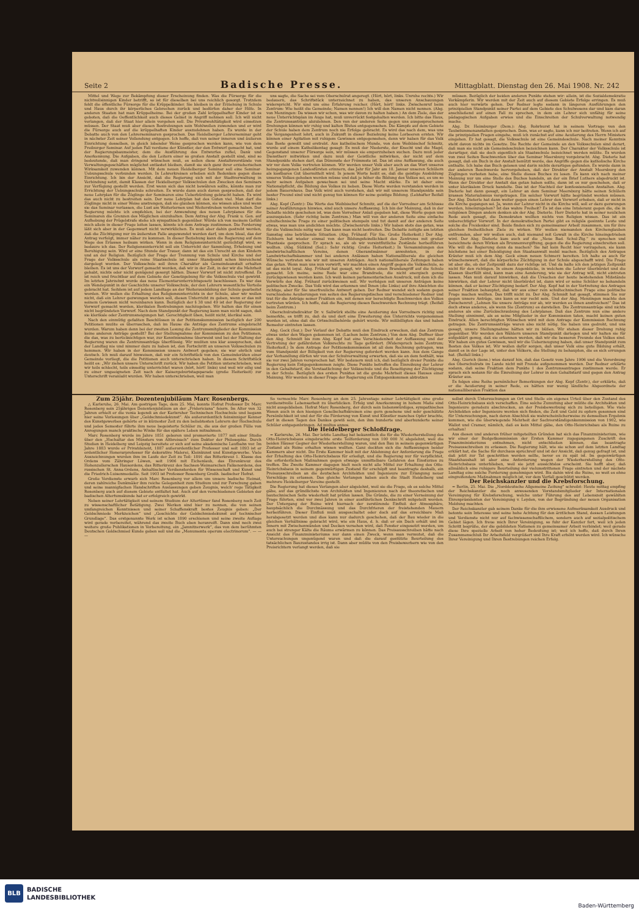Seite 2 Badische Presse. Mittagblatt. Dienstag den 26. Mai 1908. Nr. 242
Mittel und Wege zur Bekämpfung dieser Erscheinung finden. Was die Fürsorge für die nichtvollsinnigen Kinder betrifft, so ist für dieselben bei uns reichlich gesorgt. Trotzdem fehlt die öffentliche Fürsorge für die Krüppelkinder. Sie bleiben in der Erziehung in Schule und Haus durch ihr körperliches Gebrechen zurück und bedürfen daher der Hilfe. In anderen Staaten hat man Krüppelheime. Bei der großen Zahl krüppelhafter Kinder ist es geboten, daß die Oeffentlichkeit auch dieses Gebiet in Angriff nehmen soll. Ich will nicht verlangen, daß der Staat hier allein vorgehen soll. Die Privatwohltätigkeit wird einsetzen müssen. Der Staat muß aber diesen Bestrebungen sein Wohlwollen zuwenden und er wird die Fürsorge auch auf die krüppelhaften Kinder auszudehnen haben. Es wurde in der Debatte auch von den Lehrerseminaren gesprochen. Das Heidelberger Lehrerseminar geht in nächster Zeit seiner Vollendung entgegen. Ich hoffe, daß von seiner inneren und äußeren Einrichtung desselben, in gleich lobender Weise gesprochen werden kann, wie von dem Freiburger Seminar. Auf jeden Fall verdiene der Künstler, der den Entwurf gemacht hat, und der Regierungsbaumeister, dem die Ausführung des Entwurfes zufiel, Dank und Anerkennung. Die Aufgaben, die den Leitern einer so großen Anstalt gestellt sind, sind so bedeutende, daß man dringend wünschen muß, es sollen diese Anstaltsvorstände von Verwaltungsgeschäften möglichst entlastet bleiben, damit sie sich ganz ihrer erzieherischen Wirksamkeit zuwenden können. Mit dem neuen Heidelberger Seminar soll eine Seminar-Uebungsschule verbunden werden. In Lehrerkreisen erheben sich Bedenken gegen diese Einrichtung. Ich bin der Ansicht, daß die Regierung sich mit der Stadtverwaltung in Verbindung setzt, damit Klassen der Heidelberger Volksschulen den Zwecken des Seminars zur Verfügung gestellt werden. Erst wenn sich das nicht bewähren sollte, könnte man zur Errichtung der Uebungsschule schreiten. Es wurde dann auch davon gesprochen, daß der neue Lehrplan für die Zöglinge der Seminaren eine Ueberbürdung gebracht haben. Es wird das auch nicht zu bestreiten sein. Der neue Lehrplan hat des Guten viel. Man darf die Zöglinge nicht in einer Weise anstrengen, daß sie glauben können, sie wissen alles und wenn sie das Seminar verlassen, die Lust am Weiterlernen und Weiterstreben verloren haben. Der Regierung möchte ich empfehlen, bei der Anwendung des neuen Lehrplanes für die Seminaren die Grenzen des Möglichen einzuhalten. Dem Antrag der Abg. Frank u. Gen. auf Aufhebung der Prügelstrafe stehe ich sympathisch gegenüber. Würde ich von meinem Gefühl mich allein in dieser Frage leiten lassen, könnte ich dem Antrage zustimmen. Die Forderung läßt sich aber in der Gegenwart nicht verwirklichen. Es muß aber dahin gestrebt werden, daß die Züchtigung nur im äußersten Falle angewendet werden darf, um dem Ideal, das der Antrag verfolgt, immer näher zu kommen. In dieser Beziehung kann die Regierung auf dem Wege des Erlasses heilsam wirken. Wenn in dem Religionsunterricht gezüchtigt wird, so bedaure ich das. Der Religionsunterricht soll ein Unterricht der Sammlung, Erhebung und Beruhigung sein. Wird er eine Stunde der Trauer, dann ist das ein Unrecht an den Kindern und an der Religion. Bezüglich der Frage der Trennung von Schule und Kirche und der Frage der Volksschule als reine Staatsschule ist unser Standpunkt schon hinreichend dargelegt worden. Der Volksschule soll ihren Charakter als Gemeindeanstalt erhalten bleiben. Es ist uns der Vorwurf gemacht worden, daß wir in der Zeit, in der wir die Mehrheit gehabt, nichts oder nicht genügend gesorgt hätten. Dieser Vorwurf ist nicht zutreffend. Es ist reich und fruchtbar auf dem Gebiete der Gesetzgebung für die Volksschule viel gewirkt. Im letzten Jahrzehnt wurde das neue Elementarunterrichtsgesetz beschlossen. Es war das ein Wendepunkt in der Geschichte unserer Volksschule, der den Lehrern wesentliche Vorteile gebracht hat. Seitdem ist auf jedem Landtage an der Weiterausbildung der Schule gearbeitet worden. Wir wollen die Erhaltung des Religionsunterrichts in der Schule, aber wir wollen nicht, daß ein Lehrer gezwungen werden soll, diesen Unterricht zu geben, wenn er das mit seinem Gewissen nicht vereinbaren kann. Bezüglich der § 38 und 49 ist der Regierung der Vorwurf gemacht worden, klerikalen Bestrebungen nachzugeben. Wir halten das für einen nicht begründeten Vorwurf. Nach dem Standpunkt der Regierung kann man nicht sagen, daß sie klerikale oder Zentrumsneigungen hat. Gerechtigkeit üben, heißt nicht, klerikal sein.
Nach den einmütig gefaßten Beschlüssen in der Petitionskommission bezüglich der 200 Petitionen mußte es überraschen, daß im Hause die Anträge des Zentrums eingebracht wurden. Warum haben denn bei der zweiten Lesung die Zentrumsmitglieder der Kommission keine anderen Anträge gestellt? Bei der Stellungnahme der Kommission zu den Petitionen, die das, was zu berücksichtigen war, zur Kenntnisnahme überweist und bei der Haltung der Regierung waren die Zentrumsanträge überflüssig. Wir mußten uns klar aussprechen, daß der Landtag nie und nimmer dazu zu haben ist, den Fortschritt an unseren Volksschulen zu hemmen. Wir haben in der Kommission unsere Antwort gegeben; sie war ehrlich und deutsch. Ich muß darauf hinweisen, daß mir ein Schriftstück von den Gemeinderäten einer Gemeinde vorliegt, die die Petitionen auch unterschrieben haben. In diesem Schriftstück heißt es: „Wir ziehen unsere Unterschrift zurück. Wir haben die Petition unterschrieben, weil wir teils schlecht, teils einseitig unterrichtet waren (hört, hört! links) und weil wir eilig und zu einer ungeeigneten Zeit nach der Kaisergeburtstagsparade (große Heiterkeit) zur Unterschrift veranlaßt wurden. Wir haben unterschrieben, weil man
uns sagte, die Sache sei vom Oberschulrat angeregt. (Hört, hört, links. Unruhe rechts.) Wir bedauern, das Schriftstück unterzeichnet zu haben, das unseren Anschauungen widerspricht. Wir sind um eine Erfahrung reicher. (Hört, hört! links. Zwischenruf beim Zentrum: Wie heißt die Gemeinde; Namen nennen!) Ich will den Namen nicht nennen. (Abg. von Menzingen: Da wissen wir schon, was wir davon zu halten haben.) An dem Ziele, das der neue Unterrichtsplan im Auge hat, muß unverrückt festgehalten werden. Ich bitte das Haus, die Zentrumsanträge abzulehnen. Den von der anderen Seite gegen uns ausgesprochenen Drohungen können wir ruhig und kalten Blutes entgegensehen. Die Kämpfe auf dem Gebiete der Schule haben dem Zentrum noch nie Erfolge gebracht. Es wird das nach dem, was uns die Vergangenheit lehrt, auch in Zukunft in dieser Beziehung keine Lorbeeren ernten. Wir können einer Agitation mit ruhigem Gewissen entgegensehen, denn wir haben für das Volk das Beste gewollt und erstrebt. Aus katholischem Munde, von dem Weihbischof Schmitz, wurde auf einem Katholikentag gesagt: Es muß der Niederste, der Knecht und die Magd, Gegenstand unserer Fürsorge sein, wir müssen sie emporzuheben suchen. Dazu muß jeder Dienstherr mitwirken und dazu muß der Geistliche mitwirken, der nicht auf dem Standpunkte stehen darf, das Dümmste der Frömmste ist. Das ist eine Auffassung, die auch wir vor dem Volke vertreten können. Wir werden unser Volk aber auch an das Wort unseres heimgegangenen Landesfürsten erinnern, das Jahr für Jahr am 18. Januar unseren Schülern als kostbares Gut übermittelt wird. In jenem Worte heißt es, daß die geistige Ausbildung unseres Volkes gehoben werden müsse und daß je höher die Bildung des Volkes sei, es um so mehr seinen Aufgaben gewachsen sei und seine Macht stärke. Es ist daher eine Nationalpflicht, die Bildung des Volkes zu heben. Diese Worte werden verstanden werden in jedem Bauernhaus. Das Volk wird auch verstehen, daß wir mit unserem Standpunkte sein bester Freund sind und nicht genug tun können für seine geistige Bildung. (Lebhafter Beifall links.)
Abg. Kopf (Zentr.): Die Worte des Weihbischof Schmitz, auf die der Vorredner am Schlusse seiner Ausführungen hinwies, sind auch unsere Auffassung. Ich bin der Meinung, daß in der Debatte nichts geschehen ist, was dem Vorredner Anlaß gegeben hat, diese Worte gegen uns auszuspielen. (Sehr richtig beim Zentrum.) Man will von der anderen Seite eine einfache schultechnische Frage zu einer politischen stempeln und tut damit auf der anderen Seite etwas, was man uns andichten möchte. (Zwischenrufe links.) Wir haben stets das getan, was für die Volksschule nötig war. Das kann man nicht bestreiten. Die Debatte zeitigte am letzten Samstag eine betrübende Situation. (Abg. Frühauf: Für Sie. Große Heiterkeit.) Der Abg. Eichhorn hat wieder einmal von der Bildungsfeindlichkeit des Zentrums mit großer Phantasie gesprochen. Er sprach so, als ob wir vorsintflutliche Zustände herbeiführen wollten. (Abg. Süßkind (Soz.): Sehr richtig. Große Heiterkeit.) In Versammlungen des landwirtschaftlichen Vereins, denen Oberamtmänner anwohnten, in der Landwirtschaftskammer und bei anderen Anlässen haben Nationalliberale die gleichen Wünsche vertreten wie wir mit unseren Anträgen. Auch nationalliberale Zeitungen haben das getan. Wenn man uns nun vorwirft, wir machten einen Angriff gegen die Volksschule, so ist das nicht loyal. Abg. Frühauf hat gesagt, wir hätten einen Brandangriff auf die Schule gemacht. Ich meine, seine Rede war eine Brandrede, die nicht energisch genug zurückgewiesen werden kann. Ich weiß keinen parlamentarischen Ausdruck, mit dem ich die Vorwürfe des Abg. Frühauf zurückweisen soll. Wir verfolgen mit unseren Anträgen keine politischen Zwecke. Das Volk wird das erkennen und Ihnen (die Linke) auf ihre Absichten die richtige, aber für Sie unerfreuliche Antwort geben. Der Redner wendet sich sodann gegen verschiedene Aeußerungen von seiten des Regierungstisches und verschiedener Redner und trat für die Anträge seiner Fraktion ein, mit denen nur berechtigte Beschwerden des Volkes vertreten würden. Ich hoffe, daß die Regierung diesen Beschwerden Rechnung trägt. (Beifall beim Zentrum.)
Oberschulratsdirektor Dr. v. Sallwürk stellte eine Aeußerung des Vorredners richtig und bemerkte, es trifft zu, daß da und dort eine Erweiterung des Unterrichts vorgenommen worden ist, ohne daß die Ortsschulbehörde gehört wurde. Wir mißbilligten das und haben Remedur eintreten lassen.
Abg. Geck (Soz.): Der Verlauf der Debatte muß den Eindruck erwecken, daß das Zentrum etwas unter den Wagen gekommen ist. (Lachen beim Zentrum.) Von dem Abg. Duffner über den Abg. Schmidt bis zum Abg. Kopf hat eine Verschiedenheit der Auffassung und der Vertretung der gefährdeten Volksrechte zu Tage gefördert. (Widerspruch beim Zentrum; Heiterkeit.) In dem Antrage der Petitionskommission ist all dem Rechnung getragen, was vom Standpunkt der Billigkeit von der Regierung gefordert werden kann. Aus dem Gange der Verhandlung dürfen wir von der Schulverwaltung erwarten, daß sie an dem festhält, was sie vor zwei Jahren versprochen hat. Wir bedauern muß ich, daß bezüglich dreier Punkte die Regierung kein Entgegenkommen zeigte. Diese Punkte betreffen die Einreihung der Lehrer in den Gehaltstarif, die Verstaatlichung der Volksschule und die Beseitigung der Züchtigung in der Schule. Bezüglich des ersten Punktes ist die große Mehrheit dieses Hauses einer Meinung. Wir werden in dieser Frage der Regierung ein Entgegenkommen abtrotzen
müssen. Bezüglich der beiden anderen Punkte stehen wir: allein, ist die Sozialdemokratie Vorkämpferin. Wir werden mit der Zeit auch auf diesem Gebiete Erfolge erringen. Es muß auch hier vorwärts gehen. Der Redner legte sodann in längeren Ausführungen den prinzipiellen Standpunkt seiner Partei auf dem Gebiete des Schulwesens dar und kam daran anschließend auf einen Fall zu sprechen, in dem ein Lehrer sich unfähig für seine pädagogischen Aufgaben erwies und die Einschreiten der Schulverwaltung notwendig mache.
Abg. Dr. Heimburger (Dem.): Abg. Rohrhurst hat in seinem Vortrage von den Taubstummenanstalten gesprochen. Dem, was er sagte, kann ich nur beitreten. Wenn ich auf die prinzipiellen Fragen eingehe, muß ich zunächst auf eine Aeußerung des Herrn Ministers eingehen. Er hat gesagt, die Volksschule ist eine Gemeindeschule. Nach meiner Kenntnis steht davon nichts im Gesetze. Die Rechte der Gemeinde an den Volksschulen sind derart, daß man sie nicht als Gemeindeschulen bezeichnen kann. Der Charakter der Volksschule ist derartiger, daß sie doch eigentlich als Staatsschule bezeichnet werden müßte. Es wurden von zwei Seiten Beschwerden über das Seminar Meersburg vorgebracht. Abg. Dieterle hat gesagt, daß ein Buch in der Anstalt benützt werde, das Angriffe gegen die katholische Kirche enthalte. Ich habe das Buch gelesen und darin nichts derartiges gefunden. Es wurde dann in der anderen Beschwerde hervorgehoben, daß der Direktor der Anstalt Meersburg den Zöglingen verboten habe, eine Stelle dieses Buches zu lesen. Es kann sich nach meiner Meinung nur um eine Stelle des Buches handeln, an der ein Brief Luthers abgedruckt ist. Wenn der Direktor der Anstalt das getan haben sollte, dann ist es nur geschehen, daß er unter klerikalem Druck handelte. Das ist der Nachteil der konfessionellen Anstalten. Abg. Dieterle hat dann gesagt, ein Lehrer an dem Seminar Meersburg hätte seinen Schülern krassen Materialismus vorgetragen. Ein solcher Vorwurf hätte begründet werden müssen. Der Abg. Dieterle hat dann weiter gegen einen Lehrer den Vorwurf erhoben, daß er nicht in die Kirche gegangen sei. Ja, wenn der Lehrer nicht in die Kirche will, soll er dazu gezwungen werden, hineinzugehen? Ist das wahre Freiheit? Es ist das eine Intoleranz gegen die, die in religiösen Dingen anders denken als der Abg. Dieterle. Herr Dieterle hat in seiner neulichen Rede auch gesagt, die Demokraten wollten nichts von Religion wissen. Das ist ein unberechtigter Vorwurf. In der demokratischen Partei gibt es religiös gesinnte Leute und solche die Freidenker sind. Beide finden sich zu gemeinsamer Arbeit zusammen, um für ihre gleichen freiheitlichen Ziele zu wirken. Wir wollen niemanden den Kirchenglauben entfremden, aber wir wollen auch, daß niemand mit Gewalt in die Kirche hineingetrieben wird. Der Abg. Dieterle kam auch auf die „Neue Bad. Schul-Ztg.“ zu sprechen und bezeichnete deren Wirken als Brunnenvergiftung, gegen die die Regierung einschreiten soll. Wie will die Regierung denn da machen? Sie hat kein Recht hier vorzugehen, sie kann höchstens bei einer Beleidigung den Staatsanwalt mobil machen. Bezüglich des Antrages Kräuter muß ich dem Abg. Geck einen neuen Schmerz bereiten. Ich halte es auch für wünschenswert, daß die körperliche Züchtigung in der Schule abgeschafft wird. Die Frage ist aber die, ob der Zeitpunkt dazu der richtige ist. Und da halte ich den jetzigen Zeitpunkt nicht für den richtigen. In einem Augenblicke, in welchem die Lehrer überbürdet und die Klassen überfüllt sind, kann man eine Aenderung, wie sie der Antrag will, nicht eintreten lassen. Man muß darauf hinwirken, daß die Ursachen der heute bestehenden Mißstände hinwirken, daß der Lehrer nicht überbürdet ist, dann wird er seine Schüler so behandeln können, daß er keiner Züchtigung bedarf. Der Abg. Kopf hat in der Vertretung des Antrages seiner Fraktion behauptet, daß wir aus einer rein schultechnischen Frage eine politische Frage machen wollten. Das trifft nicht zu. Der Abg. Schmidt hat gesagt, stimmen Sie nur gegen unsere Anträge, uns kann es nur recht sein. Und der Abg. Menzingen machte den Zwischenruf: „Lehnen Sie unsere Anträge nur ab, wir werden es ihnen anstreichen!“ Das ist doch etwas anderes, als wenn Sie (Zentrum) es darstellen. Die Zentrumsanträge sind nichts anderes als eine Zurückschraubung des Lehrplanes. Daß das Zentrum nun eine andere Stellung einnimmt, als es seine Mitglieder in der Kommission taten, macht keinen guten Eindruck. Allen berechtigten Wünschen wird mit dem Antrage der Kommission Rechnung getragen. Die Zentrumsanträge waren also nicht nötig. Sie haben uns gedroht, und uns gesagt, unsere Stellungnahme hätten wir zu büßen. Wir stehen dieser Drohung ruhig gegenüber. Wir werden den Wählern unseren Standpunkt darlegen und wir halten sie für aufgeklärt genug, daß sie erkennen werden, daß wir die besseren Freunde des Volkes sind. Wir haben ein gutes Gewissen, weil wir die Ueberzeugung haben, daß unser Standpunkt zum Besten des Volkes ist. Wir wollen dafür sorgen, daß unser Volk eine gute Bildung erhält, damit es in der Lage ist, unter den Völkern, die Stellung zu behaupten, die es sich errungen hat. (Beifall links.)
Abg. Gierich (kons.) wies darauf hin, daß das Gesetz vom Jahre 1906 und die Verordnung des Oberschulrats im Lande nicht mit Freude aufgenommen werden. Der Redner erklärte sodann, daß seine Fraktion dem Punkte 1 des Zentrumsantrages zustimmen werde. Er sprach sich sodann für die Einreihung der Lehrer in den Gehaltstarif und gegen den Antrag Kräuter aus.
Es folgen eine Reihe persönlicher Bemerkungen der Abg. Kopf (Zentr.), der erklärte, daß er die Aeußerung in seiner Rede, es hätten nur wenig ländliche Abgeordnete der nationalliberalen Fraktion das
Zum 25jähr. Dozentenjubiläum Marc Rosenbergs.
△ Karlsruhe, 26. Mai. Am gestrigen Tage, dem 25. Mai, konnte Hofrat Professor Dr. Marc Rosenberg sein 25jähriges Dozentenjubiläum an der „Fridericiana“ feiern. Im Alter von 32 Jahren erhielt er die venia legendi an der Karlsruher Technischen Hochschule und begann hier seine Vorlesungen über „Goldschmiedekunst“. Als außerordentlich feinsinniger Kenner des Kunstgewerbes gehörte er in kürzester Zeit zu den beliebtesten Lehrern der Hochschule und jedes Semester führte ihm neue begeisterte Schüler zu, die aus der großen Fülle von Anregungen manch praktische Winke für das spätere Leben mitnahmen.
Marc Rosenberg wurde im Jahre 1851 geboren und promovierte 1877 mit einer Studie über den „Hochaltar des Münsters von Altbreisach“ zum Doktor der Philosophie. Durch Studien in Heidelberg und Leipzig bereitete er sich auf seine akademische Laufbahn vor. Im Jahre 1883 wurde er Privatdozent, 1887 außerordentlicher Professor und seit 1893 ist er ordentlicher Honorarprofessor für dekorative Malerei, Kleinkunst und Kunstgewerbe. Viele Auszeichnungen wurden ihm im Laufe der Zeit zu Teil: 1891 das Ritterkreuz 1. Klasse des Ordens vom Zähringer Löwen, seit 1906 mit Eichenlaub, das Ehrenkreuz des Hohenzollerschen Hausordens, das Ritterkreuz des Sachsen-Weimarschen Falkenordens, des russischen St. Anna-Ordens, Anhaltischer Verdienstorden für Wissenschaft und Kunst und die Friedrich-Luisenmedaille. Seit 1903 ist Professor Rosenberg Großh. badischer Hofrat.
Große Verdienste erwarb sich Marc Rosenberg vor allem um unsere badische Heimat, deren zahlreiche Denkmäler ihm reiche Gelegenheit zum Studium und zur Forschung gaben und seine mannigfachen Handschriften Auslassungen geben Zeugnis, welch' rege Tätigkeit Rosenberg auch auf diesem Gebiete entfaltet hat. Auch auf den verschiedenen Gebieten der badischen Altertumskunde hat er erfolgreich gewirkt.
Neben seiner Lehrtätigkeit und seinem Studium der Altertümer fand Rosenberg noch Zeit zu wissenschaftlicher Betätigung. Zwei Werken sind hier zu nennen, die von seinen umfangreichen Kenntnissen und seiner Schaffenskraft bestes Zeugnis geben: „Der Goldschmiede Merkzeichen“ und „Geschichte der Goldschmiedekunst auf technischer Grundlage“. Das erstgenannte Werk ist schon 1890 erschienen und seine zweite Auflage wird gerade vorbereitet, während das zweite Buch eben heranreift. Dann sind noch zwei weitere große Publikationen in Vorbereitung, ein „Jamnitzerwerk“, das von dem berühmten Deutschen Goldschmied Kunde geben soll und die „Monumenta operum electrinorum“. — — —
So vermochte Marc Rosenberg an dem 25. Jahrestage seiner Lehrtätigkeit eine große verdienstvolle Lebensarbeit zu überblicken. Erfolg und Anerkennung in hohem Maße sind nicht ausgeblieben. Hofrat Marc Rosenberg, der durch sein liebenswürdiges, sympathisches Wesen auch in den hiesigen Gesellschaftskreisen eine gern gesehene und sehr geschätzte Persönlichkeit ist und der für die Förderung von Kunst und Künstler manches Opfer brachte, darf in diesen Tagen des Dankes gewiß sein, den ihm hunderte und aberhunderte seiner Schüler entgegenbringen. Ad multos annos.
Die Heidelberger Schloßfrage.
= Karlsruhe, 26. Mai. Der letzte Landtag hat bekanntlich die für die Wiederherstellung des Otto-Heinrichsbaus eingebrachte erste Teilforderung von 100 000 ℳ abgelehnt, weil die beiden Häuser Gegner der Wiederherstellung waren, und den Bau in seinem gegenwärtigen Zustand als Ruine erhalten wissen wollten. Ganz deckten sich die Auffassungen beider Kammern aber nicht. Die Erste Kammer hielt mit der Ablehnung der Anforderung die Frage der Erhaltung des Otto-Heinrichsbaus für erledigt, und die Regierung nur für verpflichtet, die erforderlichen Maßnahmen gegen etwaige unmittelbare Gefahren des Einsturzes zu treffen. Die Zweite Kammer dagegen hielt noch nicht alle Mittel zur Erhaltung des Otto-Heinrichsbaus in seinem gegenwärtigen Zustand für erschöpft und beantragte deshalb, ein Preisausschreiben an die deutschen Architekten und Ingenieure zur Erlangung neuer Vorschläge zu erlassen. Das gleiche Verlangen haben auch die Stadt Heidelberg und mehrere Heidelberger Vereine gestellt.
Die Regierung hat dieses Verlangen aber abgelehnt, weil sie die Frage, ob es solche Mittel gäbe, auf das gründlichste von Architekten und Ingenieuren nach der theoretischen und bautechnischen Seite wiederholt hat prüfen lassen. Die Gründe, die zu einer Verneinung der Frage führten, sind vor zwei Jahren in einer ausführlichen Denkschrift mitgeteilt worden. Der Untergang der Ruine wird hiernach der zerstörende Einfluß der Atmosphäre, hauptsächlich die Durchnässung und das Durchfrieren der freistehenden Mauern herbeiführen. Dieser Einfluß muß ausgeschaltet oder doch auf das erreichbare Maß herabgesetzt werden und dies kann nur dadurch geschehen, daß der Bau wieder in die gleichen Verhältnisse gebracht wird, wie ein Haus, d. h. daß er ein Dach erhält und im Innern mit Zwischenwänden und Decken versehen wird, daß Fenster eingesetzt werden, um auch bei strenger Kälte die Räume erwärmen zu können. Das Preisausschreiben hätte nach Ansicht des Finanzministeriums nur dann einen Zweck, wenn man vermutet, daß die Untersuchungen ungenügend waren und daß die darauf gestützte Beurteilung des tatsächlichen Bauzustandes irrig ist. Dann aber müßte von den Preisbewerbern wie von den Preisrichtern verlangt werden, daß sie
selbst durch Untersuchungen an Ort und Stelle ein eigenes Urteil über den Zustand des Otto-Heinrichsbaus sich verschaffen. Eine solche Zumutung aber müßte die Architekten und Ingenieure geradezu abschrecken, an der Preisbewerbung sich zu beteiligen. Wie viele Architekten oder Ingenieure werden sich finden, die Zeit und Geld zu opfern gesonnen sind für Untersuchungen, nach deren Abschluß sie wahrscheinlicherweise zu demselben Ergebnis kommen, wie die überwiegende Mehrheit der Sachverständigenkommission von 1902, wie Wallot und Cramer, nämlich, daß es kein Mittel gäbe, den Otto-Heinrichsbau als Ruine zu erhalten!
Aus diesen und anderen früher mitgeteilten Gründen hat sich das Finanzministerium, wie wir einer der Budgetkommission der Ersten Kammer zugegangenen Zuschrift des Finanzministeriums entnehmen, nicht entschließen können, das beantragte Preisausschreiben zu erlassen. Die Regierung hält, wie sie schon auf dem letzten Landtag erklärt hat, die Sache für durchaus spruchreif und ist der Ansicht, daß genug gefragt ist, und daß jetzt zur Tat geschritten werden sollte, bevor es zu spät ist. Im gegenwärtigen Staatshaushalt ist aber eine Anforderung wegen der Wiederherstellung des Otto-Heinrichsbaus unterblieben, weil sie jetzt aussichtslos erscheint. Sie hofft aber, daß allmählich eine ruhigere Beurteilung der vielumstrittenen Frage eintreten und der nächste Landtag eine solche Forderung genehmigen wird. Bis dahin wird die Ruine, so weit es ohne eingreifendere Maßnahmen möglich ist, vor dem Verfall geschützt werden.
Der Reichskanzler und die Krebsforschung.
= Berlin, 25. Mai. Die „Norddeutsche Allgemeine Zeitung“ schreibt: Heute mittag empfing der Reichskanzler die noch anwesenden Vorstandsmitglieder der Internationalen Vereinigung für Krebsforschung, welche unter Führung des auf Lebenszeit gewählten Ehrenpräsidenten der Vereinigung v. Leyden, von der Begründung der neuen Organisation Meldung machten.
Der Reichskanzler gab seinem Danke für die ihm erwiesene Aufmerksamkeit Ausdruck und betonte sein Interesse und seine hohe Achtung für den ärztlichen Stand, dessen Leistungen und Verdienste nicht nur auf fachwissenschaftlichem, sondern auch auf sozialpolitischem Gebiet lägen. Ich freue mich Ihrer Vereinigung, so fuhr der Kanzler fort, weil ich jeden Schritt begrüße, der die gebildeten Nationen zu gemeinsamer Arbeit verbindet; weil gerade diese Ihre spezielle Arbeit von hoher Bedeutung ist; weil ich hoffe, daß durch Ihren Zusammenschluß Ihr Arbeitsfeld vergrößert und Ihre Kraft erhöht werden wird. Ich wünsche Ihrer Vereinigung und Ihren Bestrebungen reichen Erfolg.
BLB
BADISCHE
LANDESBIBLIOTHEK
Baden-Württemberg